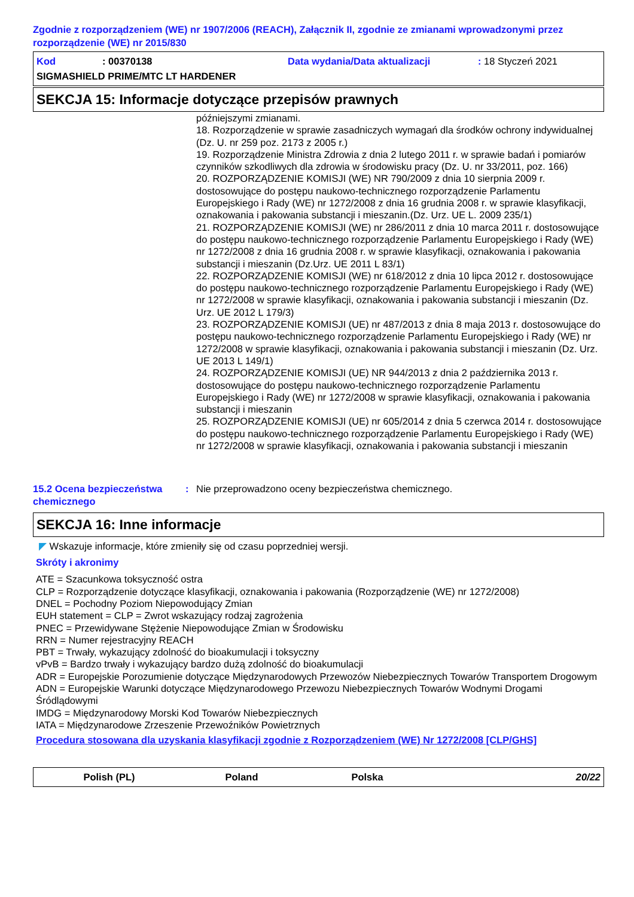Zgodnie z rozporządzeniem (WE) nr 1907/2006 (REACH), Załącznik II, zgodnie ze zmianami wprowadzonymi przez rozporządzenie (WE) nr 2015/830
Kod: 00370138 Data wydania/Data aktualizacji: 18 Styczeń 2021
SIGMASHIELD PRIME/MTC LT HARDENER
SEKCJA 15: Informacje dotyczące przepisów prawnych
późniejszymi zmianami.
18. Rozporządzenie w sprawie zasadniczych wymagań dla środków ochrony indywidualnej (Dz. U. nr 259 poz. 2173 z 2005 r.)
19. Rozporządzenie Ministra Zdrowia z dnia 2 lutego 2011 r. w sprawie badań i pomiarów czynników szkodliwych dla zdrowia w środowisku pracy (Dz. U. nr 33/2011, poz. 166)
20. ROZPORZĄDZENIE KOMISJI (WE) NR 790/2009 z dnia 10 sierpnia 2009 r. dostosowujące do postępu naukowo-technicznego rozporządzenie Parlamentu Europejskiego i Rady (WE) nr 1272/2008 z dnia 16 grudnia 2008 r. w sprawie klasyfikacji, oznakowania i pakowania substancji i mieszanin.(Dz. Urz. UE L. 2009 235/1)
21. ROZPORZĄDZENIE KOMISJI (WE) nr 286/2011 z dnia 10 marca 2011 r. dostosowujące do postępu naukowo-technicznego rozporządzenie Parlamentu Europejskiego i Rady (WE) nr 1272/2008 z dnia 16 grudnia 2008 r. w sprawie klasyfikacji, oznakowania i pakowania substancji i mieszanin (Dz.Urz. UE 2011 L 83/1)
22. ROZPORZĄDZENIE KOMISJI (WE) nr 618/2012 z dnia 10 lipca 2012 r. dostosowujące do postępu naukowo-technicznego rozporządzenie Parlamentu Europejskiego i Rady (WE) nr 1272/2008 w sprawie klasyfikacji, oznakowania i pakowania substancji i mieszanin (Dz. Urz. UE 2012 L 179/3)
23. ROZPORZĄDZENIE KOMISJI (UE) nr 487/2013 z dnia 8 maja 2013 r. dostosowujące do postępu naukowo-technicznego rozporządzenie Parlamentu Europejskiego i Rady (WE) nr 1272/2008 w sprawie klasyfikacji, oznakowania i pakowania substancji i mieszanin (Dz. Urz. UE 2013 L 149/1)
24. ROZPORZĄDZENIE KOMISJI (UE) NR 944/2013 z dnia 2 października 2013 r. dostosowujące do postępu naukowo-technicznego rozporządzenie Parlamentu Europejskiego i Rady (WE) nr 1272/2008 w sprawie klasyfikacji, oznakowania i pakowania substancji i mieszanin
25. ROZPORZĄDZENIE KOMISJI (UE) nr 605/2014 z dnia 5 czerwca 2014 r. dostosowujące do postępu naukowo-technicznego rozporządzenie Parlamentu Europejskiego i Rady (WE) nr 1272/2008 w sprawie klasyfikacji, oznakowania i pakowania substancji i mieszanin
15.2 Ocena bezpieczeństwa chemicznego: Nie przeprowadzono oceny bezpieczeństwa chemicznego.
SEKCJA 16: Inne informacje
◤ Wskazuje informacje, które zmieniły się od czasu poprzedniej wersji.
Skróty i akronimy
ATE = Szacunkowa toksyczność ostra
CLP = Rozporządzenie dotyczące klasyfikacji, oznakowania i pakowania (Rozporządzenie (WE) nr 1272/2008)
DNEL = Pochodny Poziom Niepowodujący Zmian
EUH statement = CLP = Zwrot wskazujący rodzaj zagrożenia
PNEC = Przewidywane Stężenie Niepowodujące Zmian w Środowisku
RRN = Numer rejestracyjny REACH
PBT = Trwały, wykazujący zdolność do bioakumulacji i toksyczny
vPvB = Bardzo trwały i wykazujący bardzo dużą zdolność do bioakumulacji
ADR = Europejskie Porozumienie dotyczące Międzynarodowych Przewozów Niebezpiecznych Towarów Transportem Drogowym
ADN = Europejskie Warunki dotyczące Międzynarodowego Przewozu Niebezpiecznych Towarów Wodnymi Drogami Śródlądowymi
IMDG = Międzynarodowy Morski Kod Towarów Niebezpiecznych
IATA = Międzynarodowe Zrzeszenie Przewoźników Powietrznych
Procedura stosowana dla uzyskania klasyfikacji zgodnie z Rozporządzeniem (WE) Nr 1272/2008 [CLP/GHS]
Polish (PL) Poland Polska 20/22